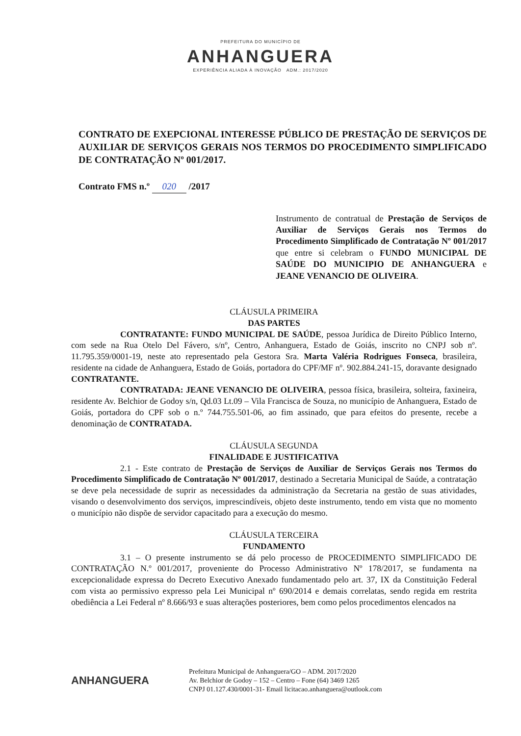PREFEITURA DO MUNICÍPIO DE
ANHANGUERA
EXPERIÊNCIA ALIADA À INOVAÇÃO ADM.: 2017/2020
CONTRATO DE EXEPCIONAL INTERESSE PÚBLICO DE PRESTAÇÃO DE SERVIÇOS DE AUXILIAR DE SERVIÇOS GERAIS NOS TERMOS DO PROCEDIMENTO SIMPLIFICADO DE CONTRATAÇÃO Nº 001/2017.
Contrato FMS n.º 020 /2017
Instrumento de contratual de Prestação de Serviços de Auxiliar de Serviços Gerais nos Termos do Procedimento Simplificado de Contratação Nº 001/2017 que entre si celebram o FUNDO MUNICIPAL DE SAÚDE DO MUNICIPIO DE ANHANGUERA e JEANE VENANCIO DE OLIVEIRA.
CLÁUSULA PRIMEIRA
DAS PARTES
CONTRATANTE: FUNDO MUNICIPAL DE SAÚDE, pessoa Jurídica de Direito Público Interno, com sede na Rua Otelo Del Fávero, s/nº, Centro, Anhanguera, Estado de Goiás, inscrito no CNPJ sob nº. 11.795.359/0001-19, neste ato representado pela Gestora Sra. Marta Valéria Rodrigues Fonseca, brasileira, residente na cidade de Anhanguera, Estado de Goiás, portadora do CPF/MF nº. 902.884.241-15, doravante designado CONTRATANTE.
CONTRATADA: JEANE VENANCIO DE OLIVEIRA, pessoa física, brasileira, solteira, faxineira, residente Av. Belchior de Godoy s/n, Qd.03 Lt.09 – Vila Francisca de Souza, no município de Anhanguera, Estado de Goiás, portadora do CPF sob o n.º 744.755.501-06, ao fim assinado, que para efeitos do presente, recebe a denominação de CONTRATADA.
CLÁUSULA SEGUNDA
FINALIDADE E JUSTIFICATIVA
2.1 - Este contrato de Prestação de Serviços de Auxiliar de Serviços Gerais nos Termos do Procedimento Simplificado de Contratação Nº 001/2017, destinado a Secretaria Municipal de Saúde, a contratação se deve pela necessidade de suprir as necessidades da administração da Secretaria na gestão de suas atividades, visando o desenvolvimento dos serviços, imprescindíveis, objeto deste instrumento, tendo em vista que no momento o município não dispõe de servidor capacitado para a execução do mesmo.
CLÁUSULA TERCEIRA
FUNDAMENTO
3.1 – O presente instrumento se dá pelo processo de PROCEDIMENTO SIMPLIFICADO DE CONTRATAÇÃO N.º 001/2017, proveniente do Processo Administrativo Nº 178/2017, se fundamenta na excepcionalidade expressa do Decreto Executivo Anexado fundamentado pelo art. 37, IX da Constituição Federal com vista ao permissivo expresso pela Lei Municipal nº 690/2014 e demais correlatas, sendo regida em restrita obediência a Lei Federal nº 8.666/93 e suas alterações posteriores, bem como pelos procedimentos elencados na
ANHANGUERA
Prefeitura Municipal de Anhanguera/GO – ADM. 2017/2020
Av. Belchior de Godoy – 152 – Centro – Fone (64) 3469 1265
CNPJ 01.127.430/0001-31- Email licitacao.anhanguera@outlook.com